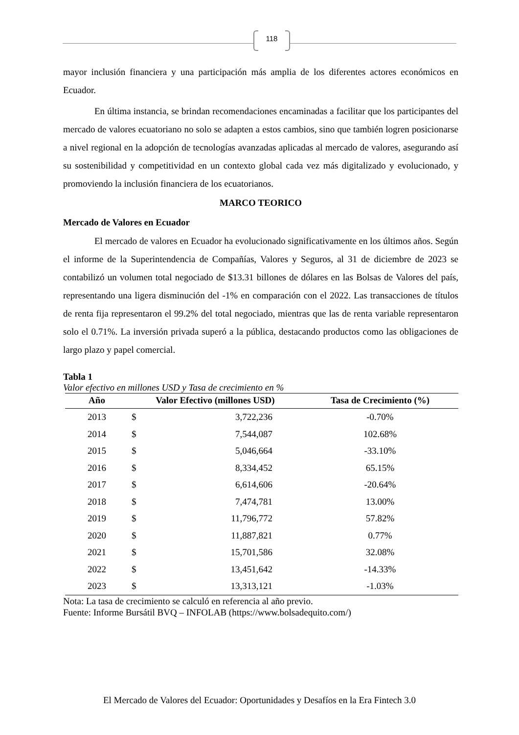118
mayor inclusión financiera y una participación más amplia de los diferentes actores económicos en Ecuador.
En última instancia, se brindan recomendaciones encaminadas a facilitar que los participantes del mercado de valores ecuatoriano no solo se adapten a estos cambios, sino que también logren posicionarse a nivel regional en la adopción de tecnologías avanzadas aplicadas al mercado de valores, asegurando así su sostenibilidad y competitividad en un contexto global cada vez más digitalizado y evolucionado, y promoviendo la inclusión financiera de los ecuatorianos.
MARCO TEORICO
Mercado de Valores en Ecuador
El mercado de valores en Ecuador ha evolucionado significativamente en los últimos años. Según el informe de la Superintendencia de Compañías, Valores y Seguros, al 31 de diciembre de 2023 se contabilizó un volumen total negociado de $13.31 billones de dólares en las Bolsas de Valores del país, representando una ligera disminución del -1% en comparación con el 2022. Las transacciones de títulos de renta fija representaron el 99.2% del total negociado, mientras que las de renta variable representaron solo el 0.71%. La inversión privada superó a la pública, destacando productos como las obligaciones de largo plazo y papel comercial.
Tabla 1
Valor efectivo en millones USD y Tasa de crecimiento en %
| Año | Valor Efectivo (millones USD) | | Tasa de Crecimiento (%) |
| --- | --- | --- | --- |
| 2013 | $ | 3,722,236 | -0.70% |
| 2014 | $ | 7,544,087 | 102.68% |
| 2015 | $ | 5,046,664 | -33.10% |
| 2016 | $ | 8,334,452 | 65.15% |
| 2017 | $ | 6,614,606 | -20.64% |
| 2018 | $ | 7,474,781 | 13.00% |
| 2019 | $ | 11,796,772 | 57.82% |
| 2020 | $ | 11,887,821 | 0.77% |
| 2021 | $ | 15,701,586 | 32.08% |
| 2022 | $ | 13,451,642 | -14.33% |
| 2023 | $ | 13,313,121 | -1.03% |
Nota: La tasa de crecimiento se calculó en referencia al año previo.
Fuente: Informe Bursátil BVQ – INFOLAB (https://www.bolsadequito.com/)
El Mercado de Valores del Ecuador: Oportunidades y Desafíos en la Era Fintech 3.0